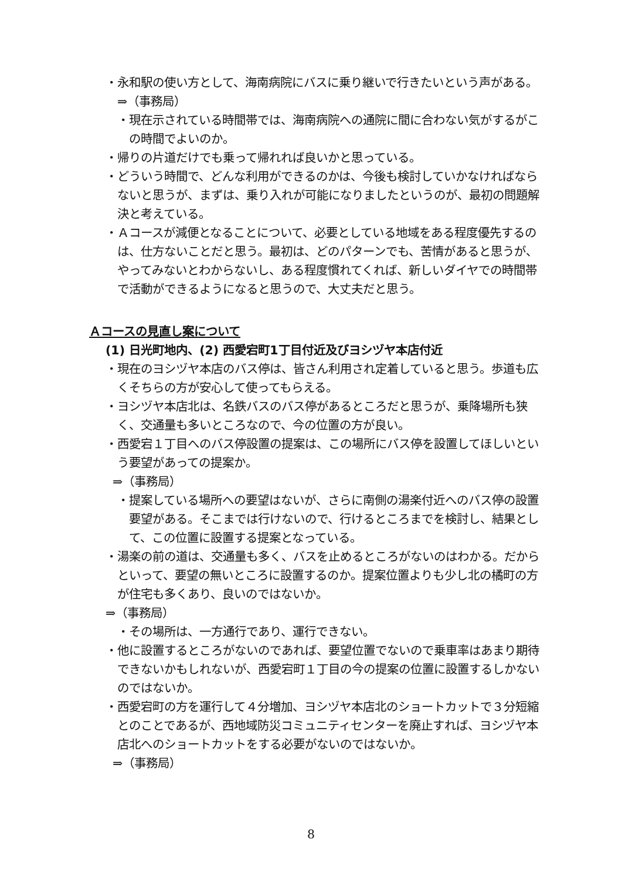・永和駅の使い方として、海南病院にバスに乗り継いで行きたいという声がある。
⇒（事務局）
・現在示されている時間帯では、海南病院への通院に間に合わない気がするがこの時間でよいのか。
・帰りの片道だけでも乗って帰れれば良いかと思っている。
・どういう時間で、どんな利用ができるのかは、今後も検討していかなければならないと思うが、まずは、乗り入れが可能になりましたというのが、最初の問題解決と考えている。
・Ａコースが減便となることについて、必要としている地域をある程度優先するのは、仕方ないことだと思う。最初は、どのパターンでも、苦情があると思うが、やってみないとわからないし、ある程度慣れてくれば、新しいダイヤでの時間帯で活動ができるようになると思うので、大丈夫だと思う。
Ａコースの見直し案について
(1) 日光町地内、(2) 西愛宕町1丁目付近及びヨシヅヤ本店付近
・現在のヨシヅヤ本店のバス停は、皆さん利用され定着していると思う。歩道も広くそちらの方が安心して使ってもらえる。
・ヨシヅヤ本店北は、名鉄バスのバス停があるところだと思うが、乗降場所も狭く、交通量も多いところなので、今の位置の方が良い。
・西愛宕１丁目へのバス停設置の提案は、この場所にバス停を設置してほしいという要望があっての提案か。
⇒（事務局）
・提案している場所への要望はないが、さらに南側の湯楽付近へのバス停の設置要望がある。そこまでは行けないので、行けるところまでを検討し、結果として、この位置に設置する提案となっている。
・湯楽の前の道は、交通量も多く、バスを止めるところがないのはわかる。だからといって、要望の無いところに設置するのか。提案位置よりも少し北の橘町の方が住宅も多くあり、良いのではないか。
⇒（事務局）
・その場所は、一方通行であり、運行できない。
・他に設置するところがないのであれば、要望位置でないので乗車率はあまり期待できないかもしれないが、西愛宕町１丁目の今の提案の位置に設置するしかないのではないか。
・西愛宕町の方を運行して４分増加、ヨシヅヤ本店北のショートカットで３分短縮とのことであるが、西地域防災コミュニティセンターを廃止すれば、ヨシヅヤ本店北へのショートカットをする必要がないのではないか。
⇒（事務局）
8